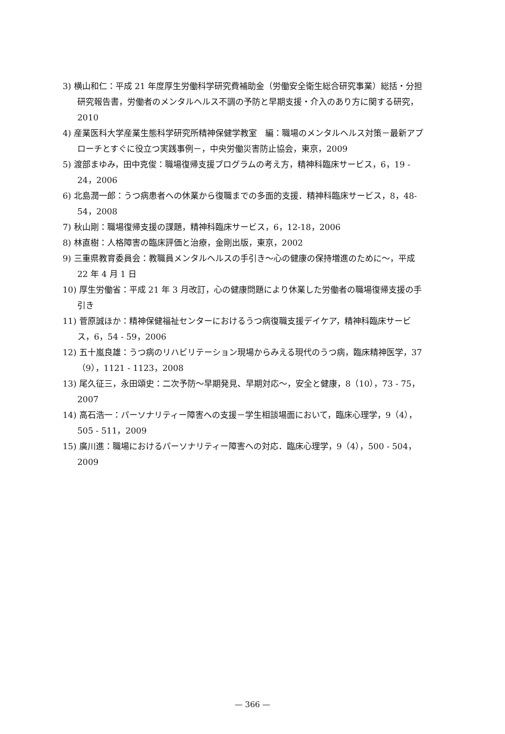3) 横山和仁：平成 21 年度厚生労働科学研究費補助金（労働安全衛生総合研究事業）総括・分担研究報告書，労働者のメンタルヘルス不調の予防と早期支援・介入のあり方に関する研究，2010
4) 産業医科大学産業生態科学研究所精神保健学教室　編：職場のメンタルヘルス対策－最新アプローチとすぐに役立つ実践事例－，中央労働災害防止協会，東京，2009
5) 渡部まゆみ，田中克俊：職場復帰支援プログラムの考え方，精神科臨床サービス，6，19 - 24，2006
6) 北島潤一郎：うつ病患者への休業から復職までの多面的支援．精神科臨床サービス，8，48-54，2008
7) 秋山剛：職場復帰支援の課題，精神科臨床サービス，6，12-18，2006
8) 林直樹：人格障害の臨床評価と治療，金剛出版，東京，2002
9) 三重県教育委員会：教職員メンタルヘルスの手引き～心の健康の保持増進のために～，平成 22 年 4 月 1 日
10) 厚生労働省：平成 21 年 3 月改訂，心の健康問題により休業した労働者の職場復帰支援の手引き
11) 菅原誠ほか：精神保健福祉センターにおけるうつ病復職支援デイケア，精神科臨床サービス，6，54 - 59，2006
12) 五十嵐良雄：うつ病のリハビリテーション現場からみえる現代のうつ病，臨床精神医学，37（9），1121 - 1123，2008
13) 尾久征三，永田頌史：二次予防～早期発見、早期対応～，安全と健康，8（10），73 - 75，2007
14) 高石浩一：パーソナリティー障害への支援－学生相談場面において，臨床心理学，9（4），505 - 511，2009
15) 廣川進：職場におけるパーソナリティー障害への対応．臨床心理学，9（4），500 - 504，2009
— 366 —